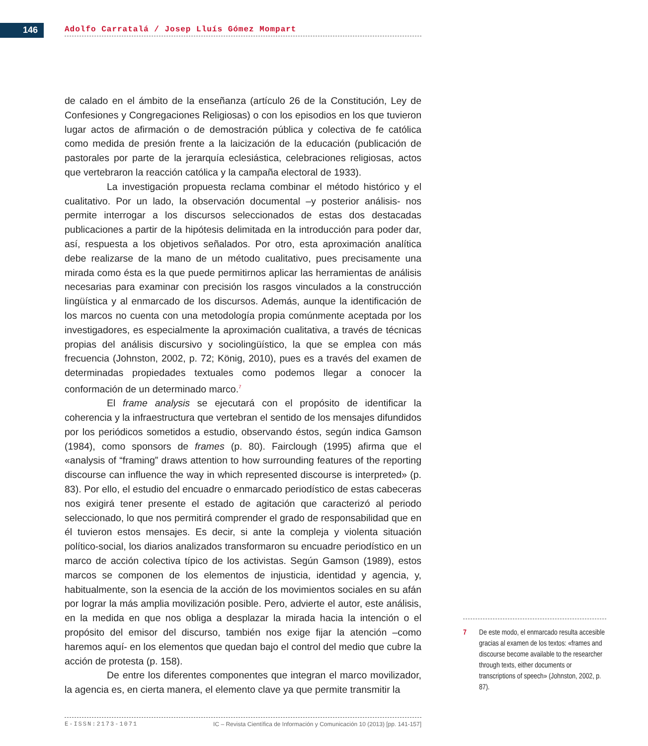146 Adolfo Carratalá / Josep Lluís Gómez Mompart
de calado en el ámbito de la enseñanza (artículo 26 de la Constitución, Ley de Confesiones y Congregaciones Religiosas) o con los episodios en los que tuvieron lugar actos de afirmación o de demostración pública y colectiva de fe católica como medida de presión frente a la laicización de la educación (publicación de pastorales por parte de la jerarquía eclesiástica, celebraciones religiosas, actos que vertebraron la reacción católica y la campaña electoral de 1933).
La investigación propuesta reclama combinar el método histórico y el cualitativo. Por un lado, la observación documental –y posterior análisis- nos permite interrogar a los discursos seleccionados de estas dos destacadas publicaciones a partir de la hipótesis delimitada en la introducción para poder dar, así, respuesta a los objetivos señalados. Por otro, esta aproximación analítica debe realizarse de la mano de un método cualitativo, pues precisamente una mirada como ésta es la que puede permitirnos aplicar las herramientas de análisis necesarias para examinar con precisión los rasgos vinculados a la construcción lingüística y al enmarcado de los discursos. Además, aunque la identificación de los marcos no cuenta con una metodología propia comúnmente aceptada por los investigadores, es especialmente la aproximación cualitativa, a través de técnicas propias del análisis discursivo y sociolingüístico, la que se emplea con más frecuencia (Johnston, 2002, p. 72; König, 2010), pues es a través del examen de determinadas propiedades textuales como podemos llegar a conocer la conformación de un determinado marco.<sup>7</sup>
El frame analysis se ejecutará con el propósito de identificar la coherencia y la infraestructura que vertebran el sentido de los mensajes difundidos por los periódicos sometidos a estudio, observando éstos, según indica Gamson (1984), como sponsors de frames (p. 80). Fairclough (1995) afirma que el «analysis of “framing” draws attention to how surrounding features of the reporting discourse can influence the way in which represented discourse is interpreted» (p. 83). Por ello, el estudio del encuadre o enmarcado periodístico de estas cabeceras nos exigirá tener presente el estado de agitación que caracterizó al periodo seleccionado, lo que nos permitirá comprender el grado de responsabilidad que en él tuvieron estos mensajes. Es decir, si ante la compleja y violenta situación político-social, los diarios analizados transformaron su encuadre periodístico en un marco de acción colectiva típico de los activistas. Según Gamson (1989), estos marcos se componen de los elementos de injusticia, identidad y agencia, y, habitualmente, son la esencia de la acción de los movimientos sociales en su afán por lograr la más amplia movilización posible. Pero, advierte el autor, este análisis, en la medida en que nos obliga a desplazar la mirada hacia la intención o el propósito del emisor del discurso, también nos exige fijar la atención –como haremos aquí- en los elementos que quedan bajo el control del medio que cubre la acción de protesta (p. 158).
De entre los diferentes componentes que integran el marco movilizador, la agencia es, en cierta manera, el elemento clave ya que permite transmitir la
7 De este modo, el enmarcado resulta accesible gracias al examen de los textos: «frames and discourse become available to the researcher through texts, either documents or transcriptions of speech» (Johnston, 2002, p. 87).
E-ISSN:2173-1071 IC – Revista Científica de Información y Comunicación 10 (2013) [pp. 141-157]